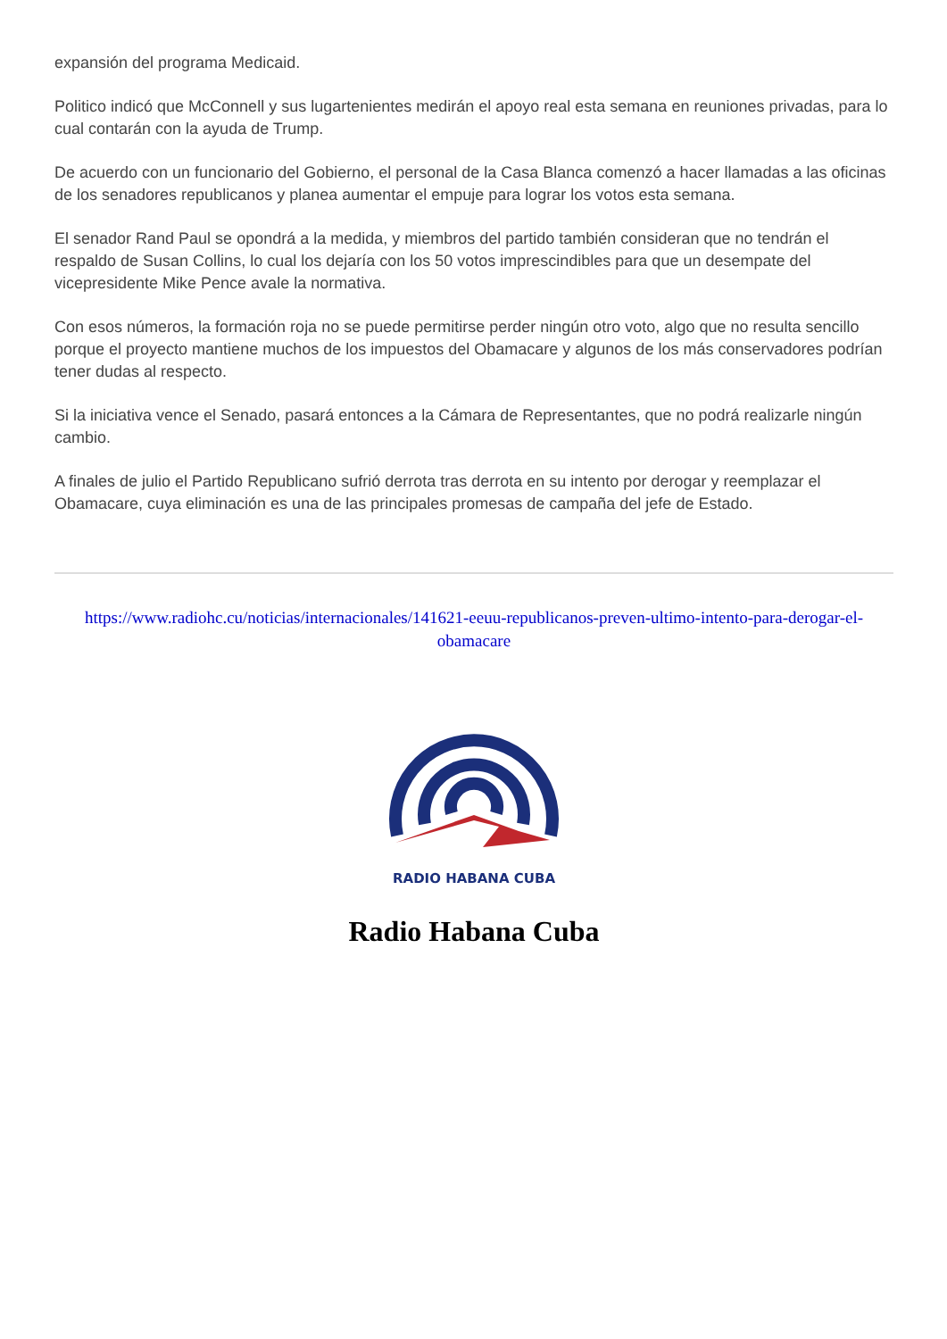expansión del programa Medicaid.
Politico indicó que McConnell y sus lugartenientes medirán el apoyo real esta semana en reuniones privadas, para lo cual contarán con la ayuda de Trump.
De acuerdo con un funcionario del Gobierno, el personal de la Casa Blanca comenzó a hacer llamadas a las oficinas de los senadores republicanos y planea aumentar el empuje para lograr los votos esta semana.
El senador Rand Paul se opondrá a la medida, y miembros del partido también consideran que no tendrán el respaldo de Susan Collins, lo cual los dejaría con los 50 votos imprescindibles para que un desempate del vicepresidente Mike Pence avale la normativa.
Con esos números, la formación roja no se puede permitirse perder ningún otro voto, algo que no resulta sencillo porque el proyecto mantiene muchos de los impuestos del Obamacare y algunos de los más conservadores podrían tener dudas al respecto.
Si la iniciativa vence el Senado, pasará entonces a la Cámara de Representantes, que no podrá realizarle ningún cambio.
A finales de julio el Partido Republicano sufrió derrota tras derrota en su intento por derogar y reemplazar el Obamacare, cuya eliminación es una de las principales promesas de campaña del jefe de Estado.
https://www.radiohc.cu/noticias/internacionales/141621-eeuu-republicanos-preven-ultimo-intento-para-derogar-el-obamacare
RADIO HABANA CUBA
Radio Habana Cuba